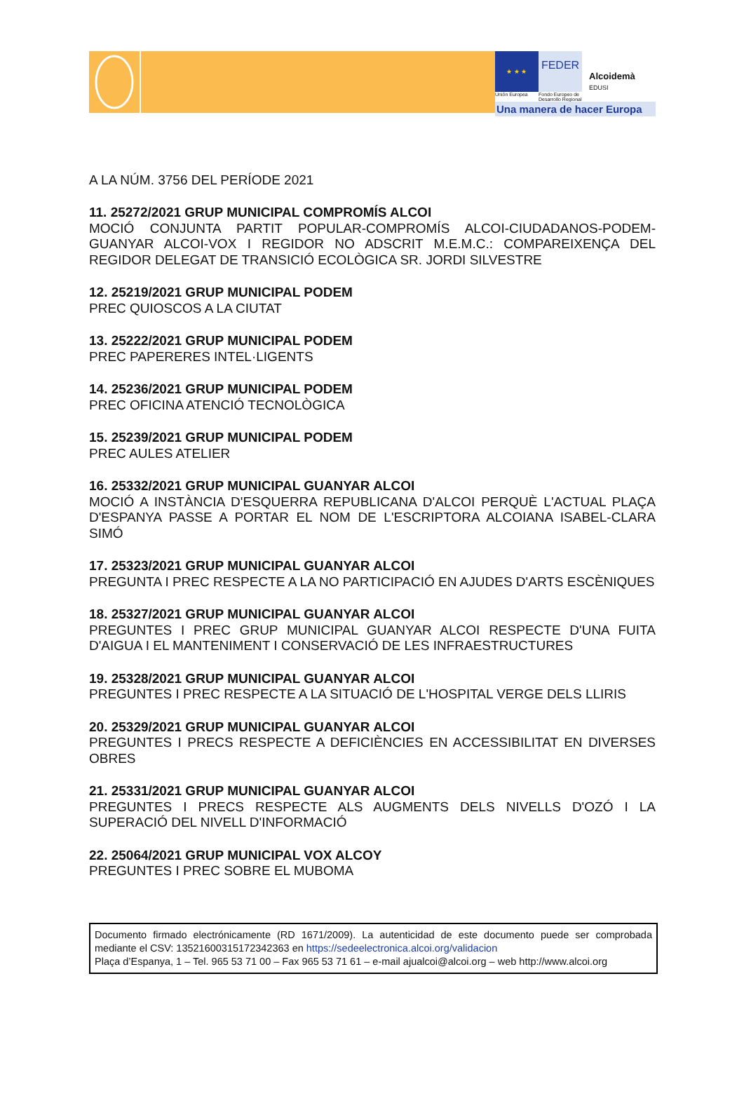★ ★ ★
FEDER
Alcoidemà
EDUSI
Unión Europea
Fondo Europeo de Desarrollo Regional
Una manera de hacer Europa
A LA NÚM. 3756 DEL PERÍODE 2021
11. 25272/2021 GRUP MUNICIPAL COMPROMÍS ALCOI
MOCIÓ CONJUNTA PARTIT POPULAR-COMPROMÍS ALCOI-CIUDADANOS-PODEM-GUANYAR ALCOI-VOX I REGIDOR NO ADSCRIT M.E.M.C.: COMPAREIXENÇA DEL REGIDOR DELEGAT DE TRANSICIÓ ECOLÒGICA SR. JORDI SILVESTRE
12. 25219/2021 GRUP MUNICIPAL PODEM
PREC QUIOSCOS A LA CIUTAT
13. 25222/2021 GRUP MUNICIPAL PODEM
PREC PAPERERES INTEL·LIGENTS
14. 25236/2021 GRUP MUNICIPAL PODEM
PREC OFICINA ATENCIÓ TECNOLÒGICA
15. 25239/2021 GRUP MUNICIPAL PODEM
PREC AULES ATELIER
16. 25332/2021 GRUP MUNICIPAL GUANYAR ALCOI
MOCIÓ A INSTÀNCIA D'ESQUERRA REPUBLICANA D'ALCOI PERQUÈ L'ACTUAL PLAÇA D'ESPANYA PASSE A PORTAR EL NOM DE L'ESCRIPTORA ALCOIANA ISABEL-CLARA SIMÓ
17. 25323/2021 GRUP MUNICIPAL GUANYAR ALCOI
PREGUNTA I PREC RESPECTE A LA NO PARTICIPACIÓ EN AJUDES D'ARTS ESCÈNIQUES
18. 25327/2021 GRUP MUNICIPAL GUANYAR ALCOI
PREGUNTES I PREC GRUP MUNICIPAL GUANYAR ALCOI RESPECTE D'UNA FUITA D'AIGUA I EL MANTENIMENT I CONSERVACIÓ DE LES INFRAESTRUCTURES
19. 25328/2021 GRUP MUNICIPAL GUANYAR ALCOI
PREGUNTES I PREC RESPECTE A LA SITUACIÓ DE L'HOSPITAL VERGE DELS LLIRIS
20. 25329/2021 GRUP MUNICIPAL GUANYAR ALCOI
PREGUNTES I PRECS RESPECTE A DEFICIÈNCIES EN ACCESSIBILITAT EN DIVERSES OBRES
21. 25331/2021 GRUP MUNICIPAL GUANYAR ALCOI
PREGUNTES I PRECS RESPECTE ALS AUGMENTS DELS NIVELLS D'OZÓ I LA SUPERACIÓ DEL NIVELL D'INFORMACIÓ
22. 25064/2021 GRUP MUNICIPAL VOX ALCOY
PREGUNTES I PREC SOBRE EL MUBOMA
Documento firmado electrónicamente (RD 1671/2009). La autenticidad de este documento puede ser comprobada mediante el CSV: 13521600315172342363 en https://sedeelectronica.alcoi.org/validacion
Plaça d’Espanya, 1 – Tel. 965 53 71 00 – Fax 965 53 71 61 – e-mail ajualcoi@alcoi.org – web http://www.alcoi.org